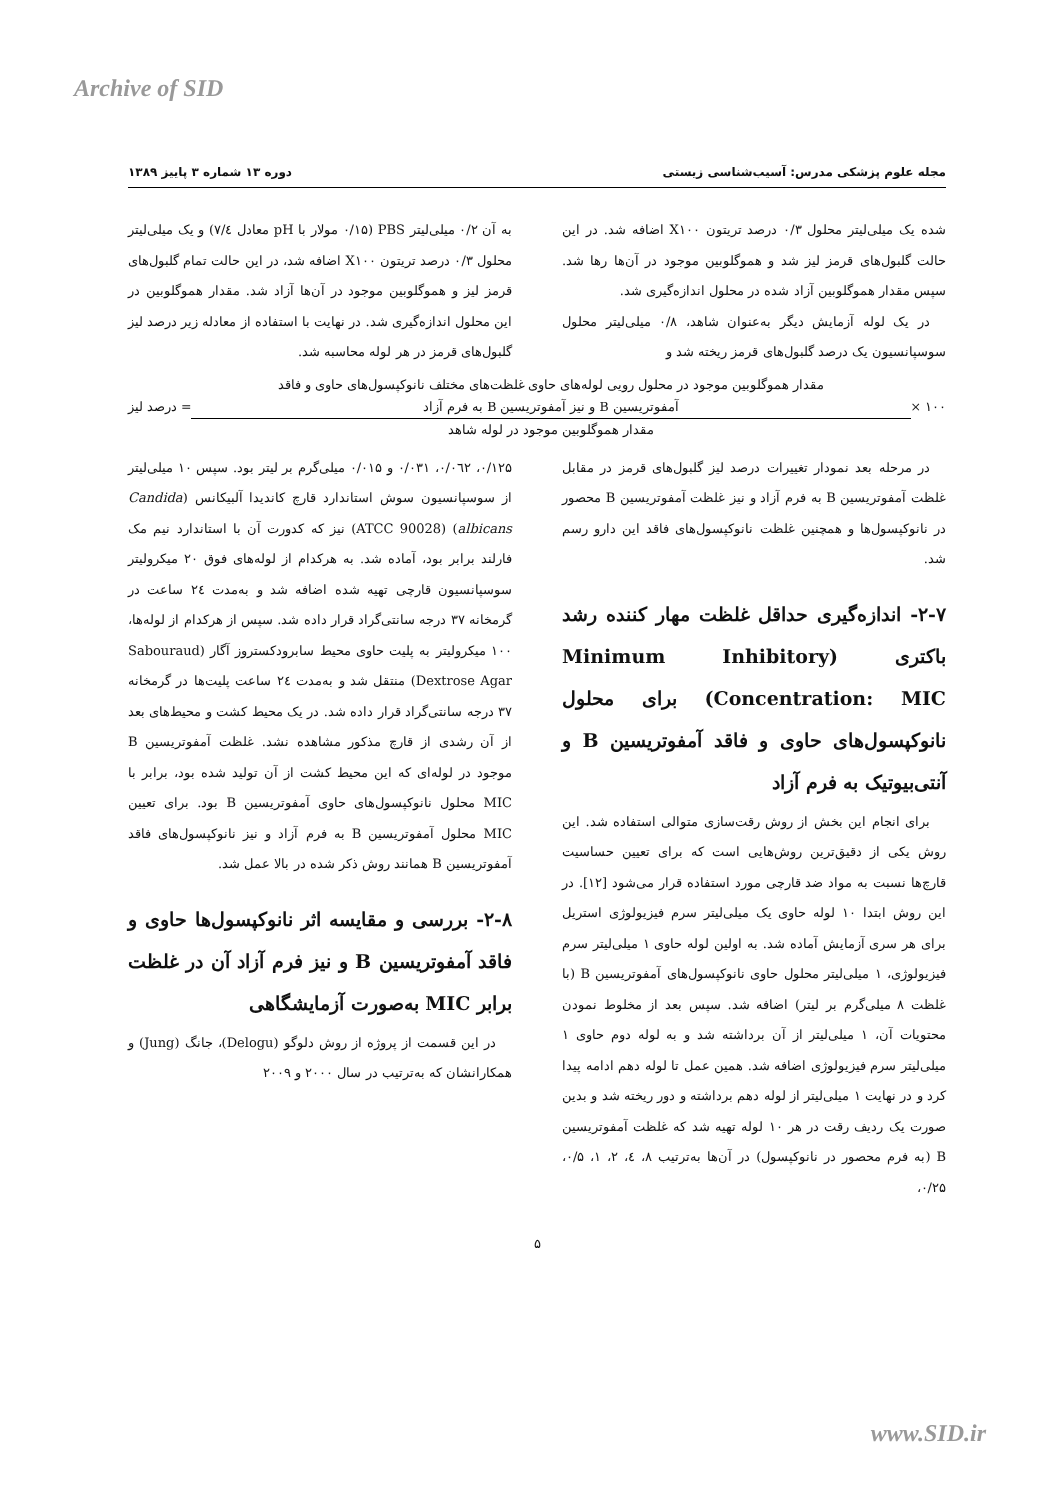Archive of SID
مجله علوم پزشکی مدرس: آسیب‌شناسی زیستی دوره ۱۳ شماره ۳ پاییز ۱۳۸۹
شده یک میلی‌لیتر محلول ۰/۳ درصد تریتون X۱۰۰ اضافه شد. در این حالت گلبول‌های قرمز لیز شد و هموگلوبین موجود در آن‌ها رها شد. سپس مقدار هموگلوبین آزاد شده در محلول اندازه‌گیری شد.
در یک لوله آزمایش دیگر به‌عنوان شاهد، ۰/۸ میلی‌لیتر محلول سوسپانسیون یک درصد گلبول‌های قرمز ریخته شد و
به آن ۰/۲ میلی‌لیتر PBS (۰/۱۵ مولار با pH معادل ۷/٤) و یک میلی‌لیتر محلول ۰/۳ درصد تریتون X۱۰۰ اضافه شد، در این حالت تمام گلبول‌های قرمز لیز و هموگلوبین موجود در آن‌ها آزاد شد. مقدار هموگلوبین در این محلول اندازه‌گیری شد. در نهایت با استفاده از معادله زیر درصد لیز گلبول‌های قرمز در هر لوله محاسبه شد.
۱۰۰ ×
مقدار هموگلوبین موجود در محلول رویی لوله‌های حاوی غلظت‌های مختلف نانوکپسول‌های حاوی و فاقد
آمفوتریسین B و نیز آمفوتریسین B به فرم آزاد
مقدار هموگلوبین موجود در لوله شاهد
= درصد لیز
در مرحله بعد نمودار تغییرات درصد لیز گلبول‌های قرمز در مقابل غلظت آمفوتریسین B به فرم آزاد و نیز غلظت آمفوتریسین B محصور در نانوکپسول‌ها و همچنین غلظت نانوکپسول‌های فاقد این دارو رسم شد.
۲-۷- اندازه‌گیری حداقل غلظت مهار کننده رشد باکتری (Minimum Inhibitory Concentration: MIC) برای محلول نانوکپسول‌های حاوی و فاقد آمفوتریسین B و آنتی‌بیوتیک به فرم آزاد
برای انجام این بخش از روش رقت‌سازی متوالی استفاده شد. این روش یکی از دقیق‌ترین روش‌هایی است که برای تعیین حساسیت قارچ‌ها نسبت به مواد ضد قارچی مورد استفاده قرار می‌شود [۱۲]. در این روش ابتدا ۱۰ لوله حاوی یک میلی‌لیتر سرم فیزیولوژی استریل برای هر سری آزمایش آماده شد. به اولین لوله حاوی ۱ میلی‌لیتر سرم فیزیولوژی، ۱ میلی‌لیتر محلول حاوی نانوکپسول‌های آمفوتریسین B (با غلظت ۸ میلی‌گرم بر لیتر) اضافه شد. سپس بعد از مخلوط نمودن محتویات آن، ۱ میلی‌لیتر از آن برداشته شد و به لوله دوم حاوی ۱ میلی‌لیتر سرم فیزیولوژی اضافه شد. همین عمل تا لوله دهم ادامه پیدا کرد و در نهایت ۱ میلی‌لیتر از لوله دهم برداشته و دور ریخته شد و بدین صورت یک ردیف رقت در هر ۱۰ لوله تهیه شد که غلظت آمفوتریسین B (به فرم محصور در نانوکپسول) در آن‌ها به‌ترتیب ۸، ٤، ۲، ۱، ۰/۵، ۰/۲۵،
۰/۱۲۵، ۰/۰٦۲، ۰/۰۳۱ و ۰/۰۱۵ میلی‌گرم بر لیتر بود. سپس ۱۰ میلی‌لیتر از سوسپانسیون سوش استاندارد قارچ کاندیدا آلبیکانس (Candida albicans) (ATCC 90028) نیز که کدورت آن با استاندارد نیم مک فارلند برابر بود، آماده شد. به هرکدام از لوله‌های فوق ۲۰ میکرولیتر سوسپانسیون قارچی تهیه شده اضافه شد و به‌مدت ۲٤ ساعت در گرمخانه ۳۷ درجه سانتی‌گراد قرار داده شد. سپس از هرکدام از لوله‌ها، ۱۰۰ میکرولیتر به پلیت حاوی محیط سابرودکستروز آگار (Sabouraud Dextrose Agar) منتقل شد و به‌مدت ۲٤ ساعت پلیت‌ها در گرمخانه ۳۷ درجه سانتی‌گراد قرار داده شد. در یک محیط کشت و محیط‌های بعد از آن رشدی از قارچ مذکور مشاهده نشد. غلظت آمفوتریسین B موجود در لوله‌ای که این محیط کشت از آن تولید شده بود، برابر با MIC محلول نانوکپسول‌های حاوی آمفوتریسین B بود. برای تعیین MIC محلول آمفوتریسین B به فرم آزاد و نیز نانوکپسول‌های فاقد آمفوتریسین B همانند روش ذکر شده در بالا عمل شد.
۲-۸- بررسی و مقایسه اثر نانوکپسول‌ها حاوی و فاقد آمفوتریسین B و نیز فرم آزاد آن در غلظت برابر MIC به‌صورت آزمایشگاهی
در این قسمت از پروژه از روش دلوگو (Delogu)، جانگ (Jung) و همکارانشان که به‌ترتیب در سال ۲۰۰۰ و ۲۰۰۹
۵
www.SID.ir